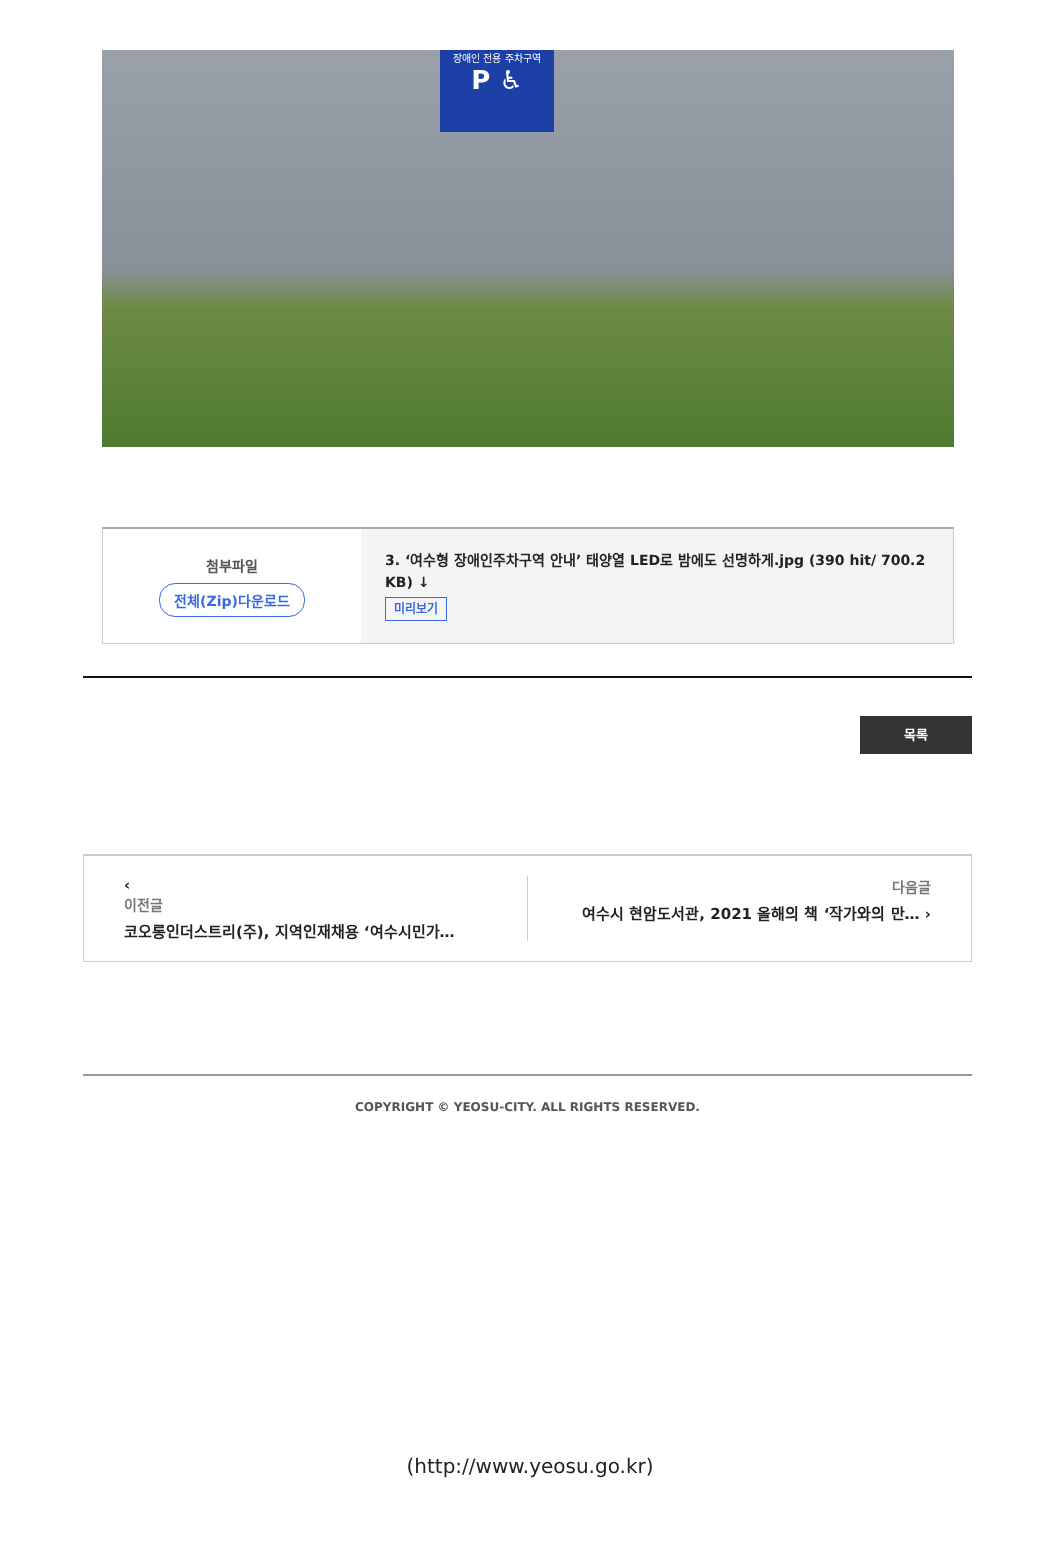장애인 전용 주차구역
P ♿
첨부파일
전체(Zip)다운로드
3. ‘여수형 장애인주차구역 안내’ 태양열 LED로 밤에도 선명하게.jpg (390 hit/ 700.2 KB) ↓
미리보기
목록
‹
이전글
코오롱인더스트리(주), 지역인재채용 ‘여수시민가…
다음글
여수시 현암도서관, 2021 올해의 책 ‘작가와의 만… ›
COPYRIGHT © YEOSU-CITY. ALL RIGHTS RESERVED.
(http://www.yeosu.go.kr)